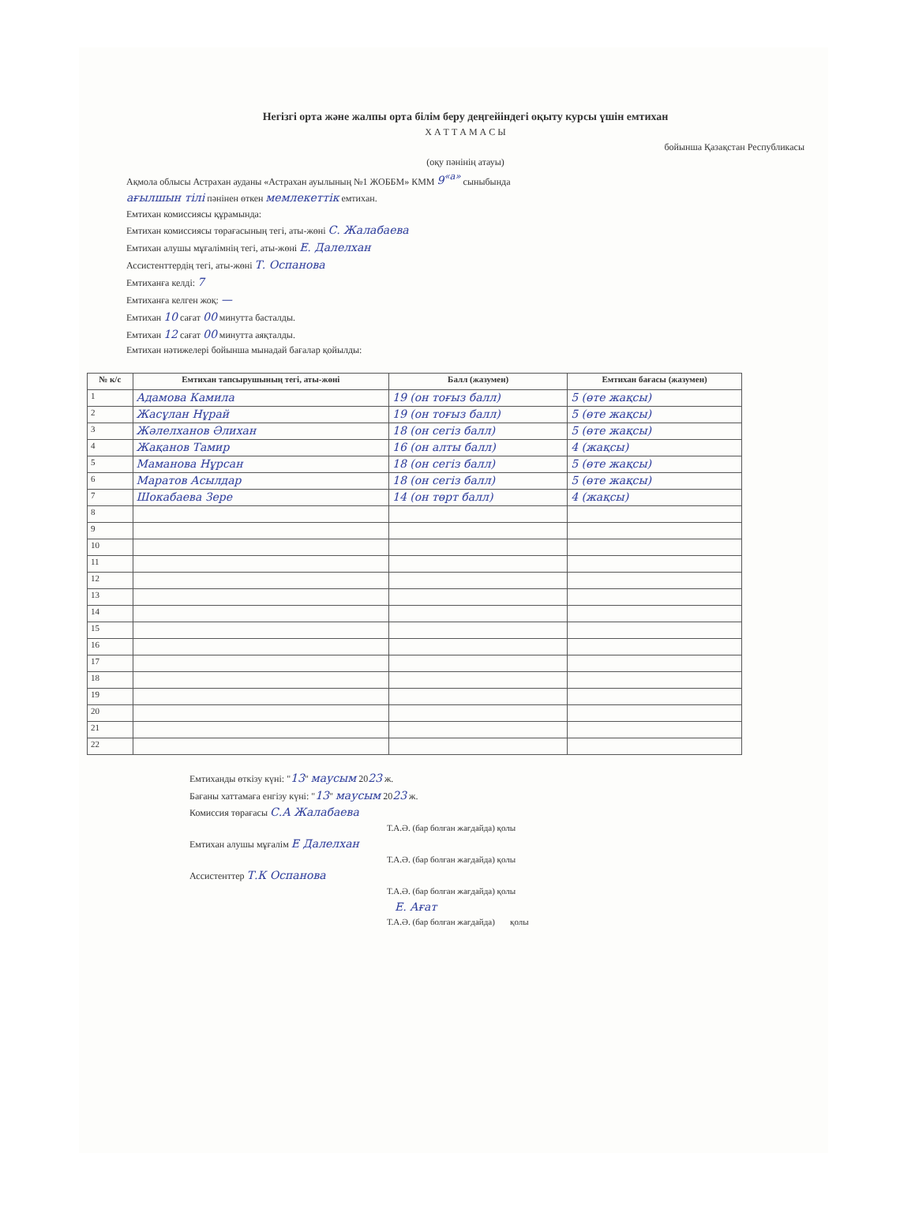Негізгі орта және жалпы орта білім беру деңгейіндегі оқыту курсы үшін емтихан
Х А Т Т А М А С Ы
бойынша Қазақстан Республикасы
(оқу пәнінің атауы)
Ақмола облысы Астрахан ауданы «Астрахан ауылының №1 ЖОББМ» КММ 9<sup>«а»</sup> сыныбында
ағылшын тілі пәнінен өткен мемлекеттік емтихан.
Емтихан комиссиясы құрамында:
Емтихан комиссиясы төрағасының тегі, аты-жөні С. Жалабаева
Емтихан алушы мұғалімнің тегі, аты-жөні Е. Далелхан
Ассистенттердің тегі, аты-жөні Т. Оспанова
Емтиханға келді: 7
Емтиханға келген жоқ: —
Емтихан 10 сағат 00 минутта басталды.
Емтихан 12 сағат 00 минутта аяқталды.
Емтихан нәтижелері бойынша мынадай бағалар қойылды:
| № к/с | Емтихан тапсырушының тегі, аты-жөні | Балл (жазумен) | Емтихан бағасы (жазумен) |
| --- | --- | --- | --- |
| 1 | Адамова Камила | 19 (он тоғыз балл) | 5 (өте жақсы) |
| 2 | Жасұлан Нұрай | 19 (он тоғыз балл) | 5 (өте жақсы) |
| 3 | Жәлелханов Әлихан | 18 (он сегіз балл) | 5 (өте жақсы) |
| 4 | Жақанов Тамир | 16 (он алты балл) | 4 (жақсы) |
| 5 | Маманова Нұрсан | 18 (он сегіз балл) | 5 (өте жақсы) |
| 6 | Маратов Асылдар | 18 (он сегіз балл) | 5 (өте жақсы) |
| 7 | Шокабаева Зере | 14 (он төрт балл) | 4 (жақсы) |
| 8 | | | |
| 9 | | | |
| 10 | | | |
| 11 | | | |
| 12 | | | |
| 13 | | | |
| 14 | | | |
| 15 | | | |
| 16 | | | |
| 17 | | | |
| 18 | | | |
| 19 | | | |
| 20 | | | |
| 21 | | | |
| 22 | | | |
Емтиханды өткізу күні: "13" маусым 2023 ж.
Бағаны хаттамаға енгізу күні: "13" маусым 2023 ж.
Комиссия төрағасы С.А Жалабаева
Т.А.Ә. (бар болған жағдайда) қолы
Емтихан алушы мұғалім Е Далелхан
Т.А.Ә. (бар болған жағдайда) қолы
Ассистенттер Т.К Оспанова
Т.А.Ә. (бар болған жағдайда) қолы
Е. Ағат
Т.А.Ә. (бар болған жағдайда) қолы